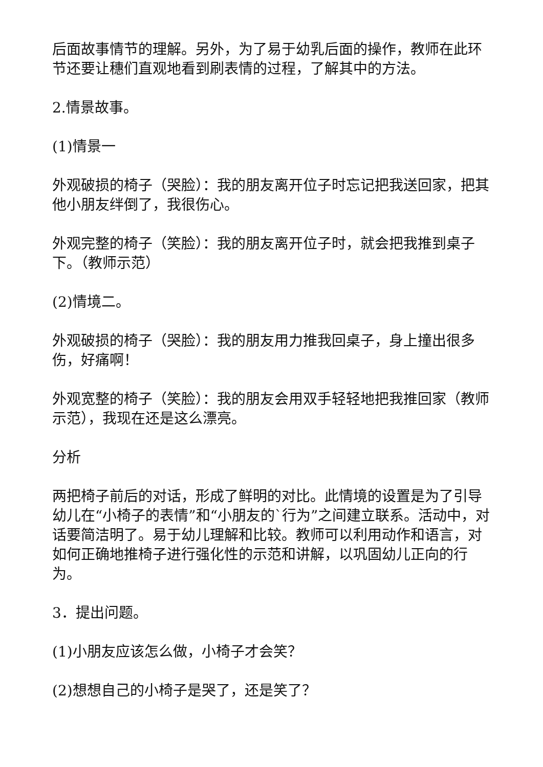后面故事情节的理解。另外，为了易于幼乳后面的操作，教师在此环节还要让穗们直观地看到刷表情的过程，了解其中的方法。
2.情景故事。
(1)情景一
外观破损的椅子（哭脸）：我的朋友离开位子时忘记把我送回家，把其他小朋友绊倒了，我很伤心。
外观完整的椅子（笑脸）：我的朋友离开位子时，就会把我推到桌子下。（教师示范）
(2)情境二。
外观破损的椅子（哭脸）：我的朋友用力推我回桌子，身上撞出很多伤，好痛啊！
外观宽整的椅子（笑脸）：我的朋友会用双手轻轻地把我推回家（教师示范），我现在还是这么漂亮。
分析
两把椅子前后的对话，形成了鲜明的对比。此情境的设置是为了引导幼儿在“小椅子的表情”和“小朋友的`行为”之间建立联系。活动中，对话要简洁明了。易于幼儿理解和比较。教师可以利用动作和语言，对如何正确地推椅子进行强化性的示范和讲解，以巩固幼儿正向的行为。
3．提出问题。
(1)小朋友应该怎么做，小椅子才会笑？
(2)想想自己的小椅子是哭了，还是笑了？